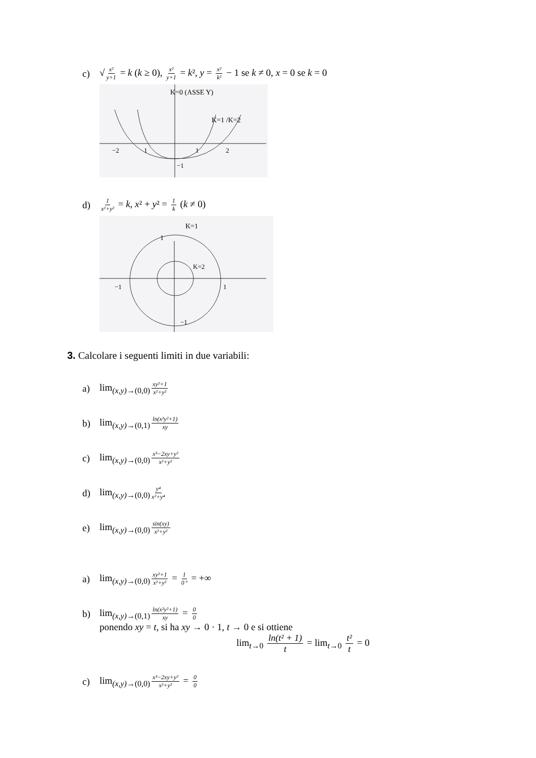c) √ x² y+1 = k (k ≥ 0), x² y+1 = k², y = x² k² − 1 se k ≠ 0, x = 0 se k = 0
K=0 (ASSE Y)
K=1 /K=2
−2
1
1
2
−1
d) 1 x²+y² = k, x² + y² = 1 k (k ≠ 0)
K=1
1
K=2
−1
1
−1
3. Calcolare i seguenti limiti in due variabili:
a) lim<sub>(x,y)→(0,0)</sub> xy²+1 x²+y²
b) lim<sub>(x,y)→(0,1)</sub> ln(x²y²+1) xy
c) lim<sub>(x,y)→(0,0)</sub> x³−2xy+y² x²+y²
d) lim<sub>(x,y)→(0,0)</sub> y⁴ x²+y⁴
e) lim<sub>(x,y)→(0,0)</sub> sin(xy) x²+y²
a) lim<sub>(x,y)→(0,0)</sub> xy²+1 x²+y² = 1 0⁺ = +∞
b) lim<sub>(x,y)→(0,1)</sub> ln(x²y²+1) xy = 0 0
ponendo xy = t, si ha xy → 0 · 1, t → 0 e si ottiene
lim<sub>t→0</sub> ln(t² + 1) t = lim<sub>t→0</sub> t² t = 0
c) lim<sub>(x,y)→(0,0)</sub> x³−2xy+y² x²+y² = 0 0